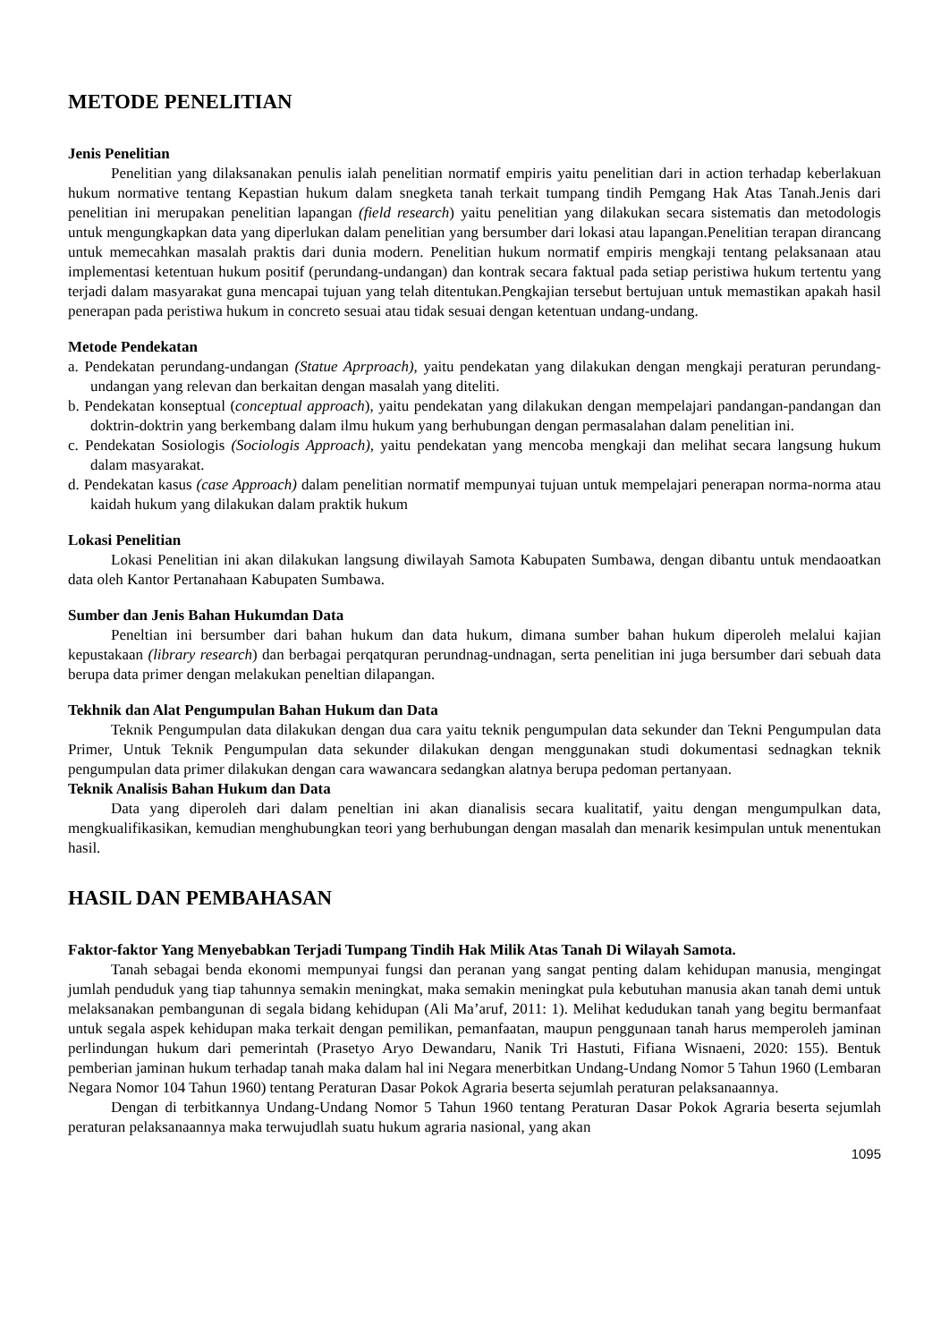METODE PENELITIAN
Jenis Penelitian
Penelitian yang dilaksanakan penulis ialah penelitian normatif empiris yaitu penelitian dari in action terhadap keberlakuan hukum normative tentang Kepastian hukum dalam snegketa tanah terkait tumpang tindih Pemgang Hak Atas Tanah.Jenis dari penelitian ini merupakan penelitian lapangan (field research) yaitu penelitian yang dilakukan secara sistematis dan metodologis untuk mengungkapkan data yang diperlukan dalam penelitian yang bersumber dari lokasi atau lapangan.Penelitian terapan dirancang untuk memecahkan masalah praktis dari dunia modern. Penelitian hukum normatif empiris mengkaji tentang pelaksanaan atau implementasi ketentuan hukum positif (perundang-undangan) dan kontrak secara faktual pada setiap peristiwa hukum tertentu yang terjadi dalam masyarakat guna mencapai tujuan yang telah ditentukan.Pengkajian tersebut bertujuan untuk memastikan apakah hasil penerapan pada peristiwa hukum in concreto sesuai atau tidak sesuai dengan ketentuan undang-undang.
Metode Pendekatan
a. Pendekatan perundang-undangan (Statue Aprproach), yaitu pendekatan yang dilakukan dengan mengkaji peraturan perundang-undangan yang relevan dan berkaitan dengan masalah yang diteliti.
b. Pendekatan konseptual (conceptual approach), yaitu pendekatan yang dilakukan dengan mempelajari pandangan-pandangan dan doktrin-doktrin yang berkembang dalam ilmu hukum yang berhubungan dengan permasalahan dalam penelitian ini.
c. Pendekatan Sosiologis (Sociologis Approach), yaitu pendekatan yang mencoba mengkaji dan melihat secara langsung hukum dalam masyarakat.
d. Pendekatan kasus (case Approach) dalam penelitian normatif mempunyai tujuan untuk mempelajari penerapan norma-norma atau kaidah hukum yang dilakukan dalam praktik hukum
Lokasi Penelitian
Lokasi Penelitian ini akan dilakukan langsung diwilayah Samota Kabupaten Sumbawa, dengan dibantu untuk mendaoatkan data oleh Kantor Pertanahaan Kabupaten Sumbawa.
Sumber dan Jenis Bahan Hukumdan Data
Peneltian ini bersumber dari bahan hukum dan data hukum, dimana sumber bahan hukum diperoleh melalui kajian kepustakaan (library research) dan berbagai perqatquran perundnag-undnagan, serta penelitian ini juga bersumber dari sebuah data berupa data primer dengan melakukan peneltian dilapangan.
Tekhnik dan Alat Pengumpulan Bahan Hukum dan Data
Teknik Pengumpulan data dilakukan dengan dua cara yaitu teknik pengumpulan data sekunder dan Tekni Pengumpulan data Primer, Untuk Teknik Pengumpulan data sekunder dilakukan dengan menggunakan studi dokumentasi sednagkan teknik pengumpulan data primer dilakukan dengan cara wawancara sedangkan alatnya berupa pedoman pertanyaan.
Teknik Analisis Bahan Hukum dan Data
Data yang diperoleh dari dalam peneltian ini akan dianalisis secara kualitatif, yaitu dengan mengumpulkan data, mengkualifikasikan, kemudian menghubungkan teori yang berhubungan dengan masalah dan menarik kesimpulan untuk menentukan hasil.
HASIL DAN PEMBAHASAN
Faktor-faktor Yang Menyebabkan Terjadi Tumpang Tindih Hak Milik Atas Tanah Di Wilayah Samota.
Tanah sebagai benda ekonomi mempunyai fungsi dan peranan yang sangat penting dalam kehidupan manusia, mengingat jumlah penduduk yang tiap tahunnya semakin meningkat, maka semakin meningkat pula kebutuhan manusia akan tanah demi untuk melaksanakan pembangunan di segala bidang kehidupan (Ali Ma’aruf, 2011: 1). Melihat kedudukan tanah yang begitu bermanfaat untuk segala aspek kehidupan maka terkait dengan pemilikan, pemanfaatan, maupun penggunaan tanah harus memperoleh jaminan perlindungan hukum dari pemerintah (Prasetyo Aryo Dewandaru, Nanik Tri Hastuti, Fifiana Wisnaeni, 2020: 155). Bentuk pemberian jaminan hukum terhadap tanah maka dalam hal ini Negara menerbitkan Undang-Undang Nomor 5 Tahun 1960 (Lembaran Negara Nomor 104 Tahun 1960) tentang Peraturan Dasar Pokok Agraria beserta sejumlah peraturan pelaksanaannya.
Dengan di terbitkannya Undang-Undang Nomor 5 Tahun 1960 tentang Peraturan Dasar Pokok Agraria beserta sejumlah peraturan pelaksanaannya maka terwujudlah suatu hukum agraria nasional, yang akan
1095